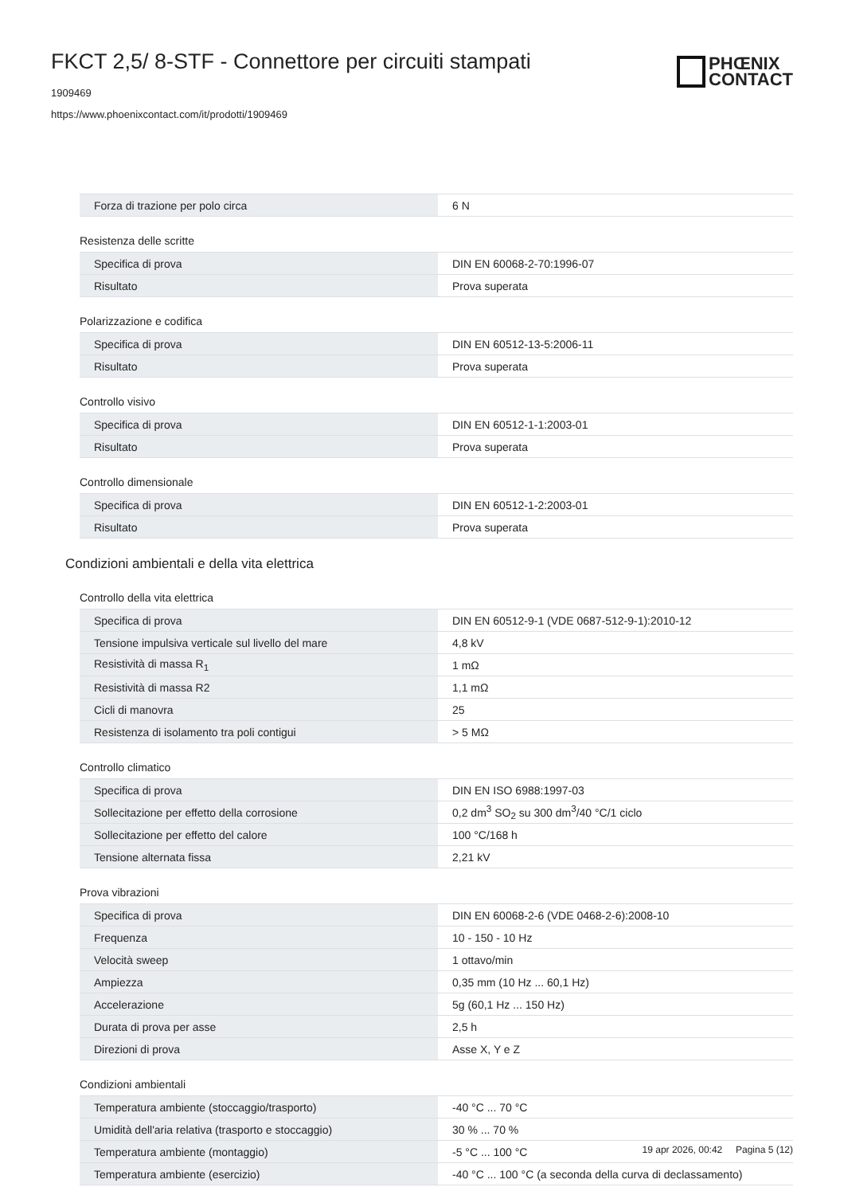FKCT 2,5/ 8-STF - Connettore per circuiti stampati
1909469
https://www.phoenixcontact.com/it/prodotti/1909469
PHŒNIX
CONTACT
| Forza di trazione per polo circa | 6 N |
Resistenza delle scritte
| Specifica di prova | DIN EN 60068-2-70:1996-07 |
| Risultato | Prova superata |
Polarizzazione e codifica
| Specifica di prova | DIN EN 60512-13-5:2006-11 |
| Risultato | Prova superata |
Controllo visivo
| Specifica di prova | DIN EN 60512-1-1:2003-01 |
| Risultato | Prova superata |
Controllo dimensionale
| Specifica di prova | DIN EN 60512-1-2:2003-01 |
| Risultato | Prova superata |
Condizioni ambientali e della vita elettrica
Controllo della vita elettrica
| Specifica di prova | DIN EN 60512-9-1 (VDE 0687-512-9-1):2010-12 |
| Tensione impulsiva verticale sul livello del mare | 4,8 kV |
| Resistività di massa R<sub>1</sub> | 1 mΩ |
| Resistività di massa R2 | 1,1 mΩ |
| Cicli di manovra | 25 |
| Resistenza di isolamento tra poli contigui | > 5 MΩ |
Controllo climatico
| Specifica di prova | DIN EN ISO 6988:1997-03 |
| Sollecitazione per effetto della corrosione | 0,2 dm<sup>3</sup> SO<sub>2</sub> su 300 dm<sup>3</sup>/40 °C/1 ciclo |
| Sollecitazione per effetto del calore | 100 °C/168 h |
| Tensione alternata fissa | 2,21 kV |
Prova vibrazioni
| Specifica di prova | DIN EN 60068-2-6 (VDE 0468-2-6):2008-10 |
| Frequenza | 10 - 150 - 10 Hz |
| Velocità sweep | 1 ottavo/min |
| Ampiezza | 0,35 mm (10 Hz ... 60,1 Hz) |
| Accelerazione | 5g (60,1 Hz ... 150 Hz) |
| Durata di prova per asse | 2,5 h |
| Direzioni di prova | Asse X, Y e Z |
Condizioni ambientali
| Temperatura ambiente (stoccaggio/trasporto) | -40 °C ... 70 °C |
| Umidità dell'aria relativa (trasporto e stoccaggio) | 30 % ... 70 % |
| Temperatura ambiente (montaggio) | -5 °C ... 100 °C |
| Temperatura ambiente (esercizio) | -40 °C ... 100 °C (a seconda della curva di declassamento) |
19 apr 2026, 00:42 Pagina 5 (12)